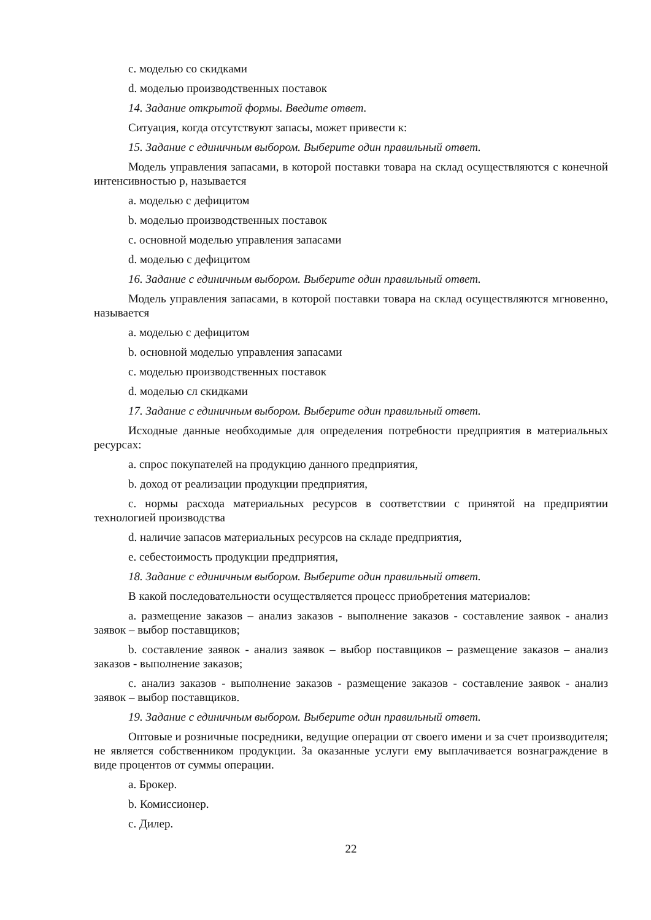c. моделью со скидками
d. моделью производственных поставок
14. Задание открытой формы. Введите ответ.
Ситуация, когда отсутствуют запасы, может привести к:
15. Задание с единичным выбором. Выберите один правильный ответ.
Модель управления запасами, в которой поставки товара на склад осуществляются с конечной интенсивностью p, называется
a. моделью с дефицитом
b. моделью производственных поставок
c. основной моделью управления запасами
d. моделью с дефицитом
16. Задание с единичным выбором. Выберите один правильный ответ.
Модель управления запасами, в которой поставки товара на склад осуществляются мгновенно, называется
a. моделью с дефицитом
b. основной моделью управления запасами
c. моделью производственных поставок
d. моделью сл скидками
17. Задание с единичным выбором. Выберите один правильный ответ.
Исходные данные необходимые для определения потребности предприятия в материальных ресурсах:
a. спрос покупателей на продукцию данного предприятия,
b. доход от реализации продукции предприятия,
c. нормы расхода материальных ресурсов в соответствии с принятой на предприятии технологией производства
d. наличие запасов материальных ресурсов на складе предприятия,
e. себестоимость продукции предприятия,
18. Задание с единичным выбором. Выберите один правильный ответ.
В какой последовательности осуществляется процесс приобретения материалов:
a. размещение заказов – анализ заказов - выполнение заказов - составление заявок - анализ заявок – выбор поставщиков;
b. составление заявок - анализ заявок – выбор поставщиков – размещение заказов – анализ заказов - выполнение заказов;
c. анализ заказов - выполнение заказов - размещение заказов - составление заявок - анализ заявок – выбор поставщиков.
19. Задание с единичным выбором. Выберите один правильный ответ.
Оптовые и розничные посредники, ведущие операции от своего имени и за счет производителя; не является собственником продукции. За оказанные услуги ему выплачивается вознаграждение в виде процентов от суммы операции.
a. Брокер.
b. Комиссионер.
c. Дилер.
22